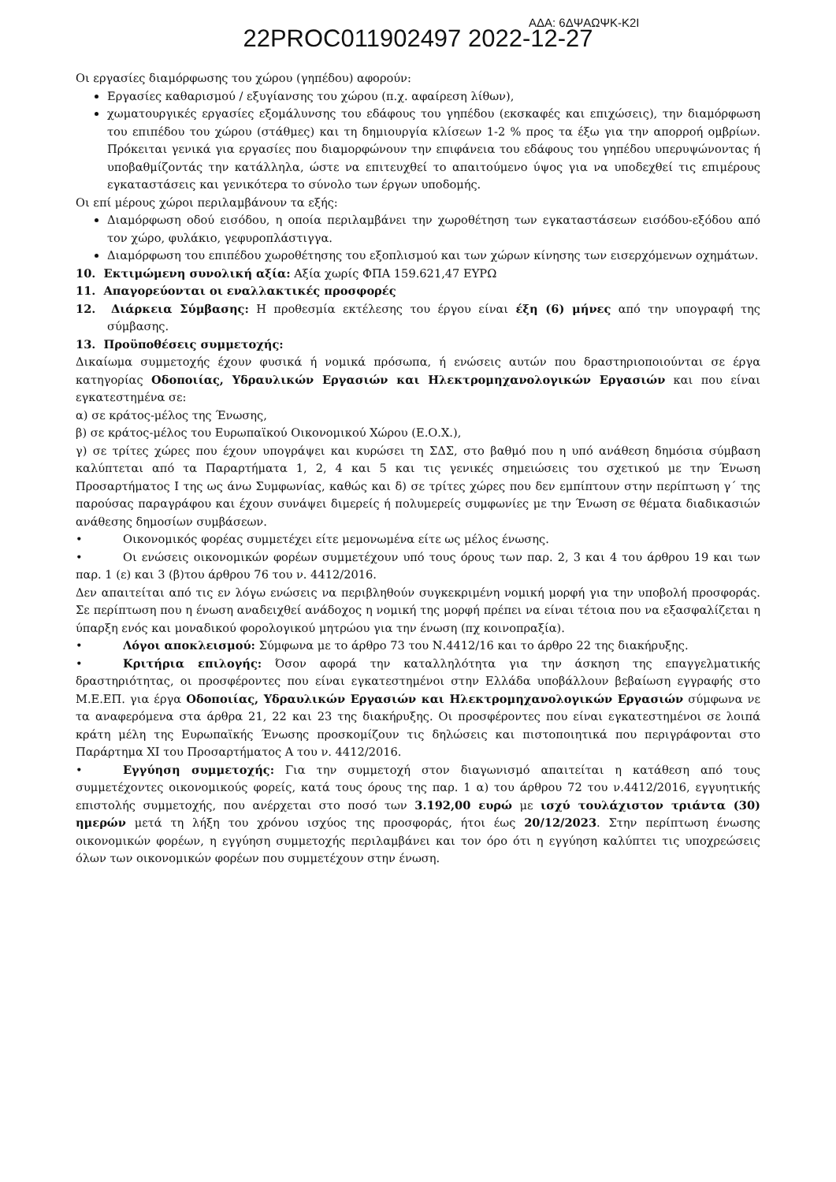ΑΔΑ: 6ΔΨΑΩΨΚ-Κ2Ι 22PROC011902497 2022-12-27
Οι εργασίες διαμόρφωσης του χώρου (γηπέδου) αφορούν:
Εργασίες καθαρισμού / εξυγίανσης του χώρου (π.χ. αφαίρεση λίθων),
χωματουργικές εργασίες εξομάλυνσης του εδάφους του γηπέδου (εκσκαφές και επιχώσεις), την διαμόρφωση του επιπέδου του χώρου (στάθμες) και τη δημιουργία κλίσεων 1-2 % προς τα έξω για την απορροή ομβρίων. Πρόκειται γενικά για εργασίες που διαμορφώνουν την επιφάνεια του εδάφους του γηπέδου υπερυψώνοντας ή υποβαθμίζοντάς την κατάλληλα, ώστε να επιτευχθεί το απαιτούμενο ύψος για να υποδεχθεί τις επιμέρους εγκαταστάσεις και γενικότερα το σύνολο των έργων υποδομής.
Οι επί μέρους χώροι περιλαμβάνουν τα εξής:
Διαμόρφωση οδού εισόδου, η οποία περιλαμβάνει την χωροθέτηση των εγκαταστάσεων εισόδου-εξόδου από τον χώρο, φυλάκιο, γεφυροπλάστιγγα.
Διαμόρφωση του επιπέδου χωροθέτησης του εξοπλισμού και των χώρων κίνησης των εισερχόμενων οχημάτων.
10. Εκτιμώμενη συνολική αξία: Αξία χωρίς ΦΠΑ 159.621,47 ΕΥΡΩ
11. Απαγορεύονται οι εναλλακτικές προσφορές
12. Διάρκεια Σύμβασης: Η προθεσμία εκτέλεσης του έργου είναι έξη (6) μήνες από την υπογραφή της σύμβασης.
13. Προϋποθέσεις συμμετοχής:
Δικαίωμα συμμετοχής έχουν φυσικά ή νομικά πρόσωπα, ή ενώσεις αυτών που δραστηριοποιούνται σε έργα κατηγορίας Οδοποιίας, Υδραυλικών Εργασιών και Ηλεκτρομηχανολογικών Εργασιών και που είναι εγκατεστημένα σε:
α) σε κράτος-μέλος της Ένωσης,
β) σε κράτος-μέλος του Ευρωπαϊκού Οικονομικού Χώρου (Ε.Ο.Χ.),
γ) σε τρίτες χώρες που έχουν υπογράψει και κυρώσει τη ΣΔΣ, στο βαθμό που η υπό ανάθεση δημόσια σύμβαση καλύπτεται από τα Παραρτήματα 1, 2, 4 και 5 και τις γενικές σημειώσεις του σχετικού με την Ένωση Προσαρτήματος Ι της ως άνω Συμφωνίας, καθώς και δ) σε τρίτες χώρες που δεν εμπίπτουν στην περίπτωση γ΄ της παρούσας παραγράφου και έχουν συνάψει διμερείς ή πολυμερείς συμφωνίες με την Ένωση σε θέματα διαδικασιών ανάθεσης δημοσίων συμβάσεων.
• Οικονομικός φορέας συμμετέχει είτε μεμονωμένα είτε ως μέλος ένωσης.
• Οι ενώσεις οικονομικών φορέων συμμετέχουν υπό τους όρους των παρ. 2, 3 και 4 του άρθρου 19 και των παρ. 1 (ε) και 3 (β)του άρθρου 76 του ν. 4412/2016.
Δεν απαιτείται από τις εν λόγω ενώσεις να περιβληθούν συγκεκριμένη νομική μορφή για την υποβολή προσφοράς. Σε περίπτωση που η ένωση αναδειχθεί ανάδοχος η νομική της μορφή πρέπει να είναι τέτοια που να εξασφαλίζεται η ύπαρξη ενός και μοναδικού φορολογικού μητρώου για την ένωση (πχ κοινοπραξία).
• Λόγοι αποκλεισμού: Σύμφωνα με το άρθρο 73 του Ν.4412/16 και το άρθρο 22 της διακήρυξης.
• Κριτήρια επιλογής: Όσον αφορά την καταλληλότητα για την άσκηση της επαγγελματικής δραστηριότητας, οι προσφέροντες που είναι εγκατεστημένοι στην Ελλάδα υποβάλλουν βεβαίωση εγγραφής στο Μ.Ε.ΕΠ. για έργα Οδοποιίας, Υδραυλικών Εργασιών και Ηλεκτρομηχανολογικών Εργασιών σύμφωνα νε τα αναφερόμενα στα άρθρα 21, 22 και 23 της διακήρυξης. Οι προσφέροντες που είναι εγκατεστημένοι σε λοιπά κράτη μέλη της Ευρωπαϊκής Ένωσης προσκομίζουν τις δηλώσεις και πιστοποιητικά που περιγράφονται στο Παράρτημα XI του Προσαρτήματος Α του ν. 4412/2016.
• Εγγύηση συμμετοχής: Για την συμμετοχή στον διαγωνισμό απαιτείται η κατάθεση από τους συμμετέχοντες οικονομικούς φορείς, κατά τους όρους της παρ. 1 α) του άρθρου 72 του ν.4412/2016, εγγυητικής επιστολής συμμετοχής, που ανέρχεται στο ποσό των 3.192,00 ευρώ με ισχύ τουλάχιστον τριάντα (30) ημερών μετά τη λήξη του χρόνου ισχύος της προσφοράς, ήτοι έως 20/12/2023. Στην περίπτωση ένωσης οικονομικών φορέων, η εγγύηση συμμετοχής περιλαμβάνει και τον όρο ότι η εγγύηση καλύπτει τις υποχρεώσεις όλων των οικονομικών φορέων που συμμετέχουν στην ένωση.